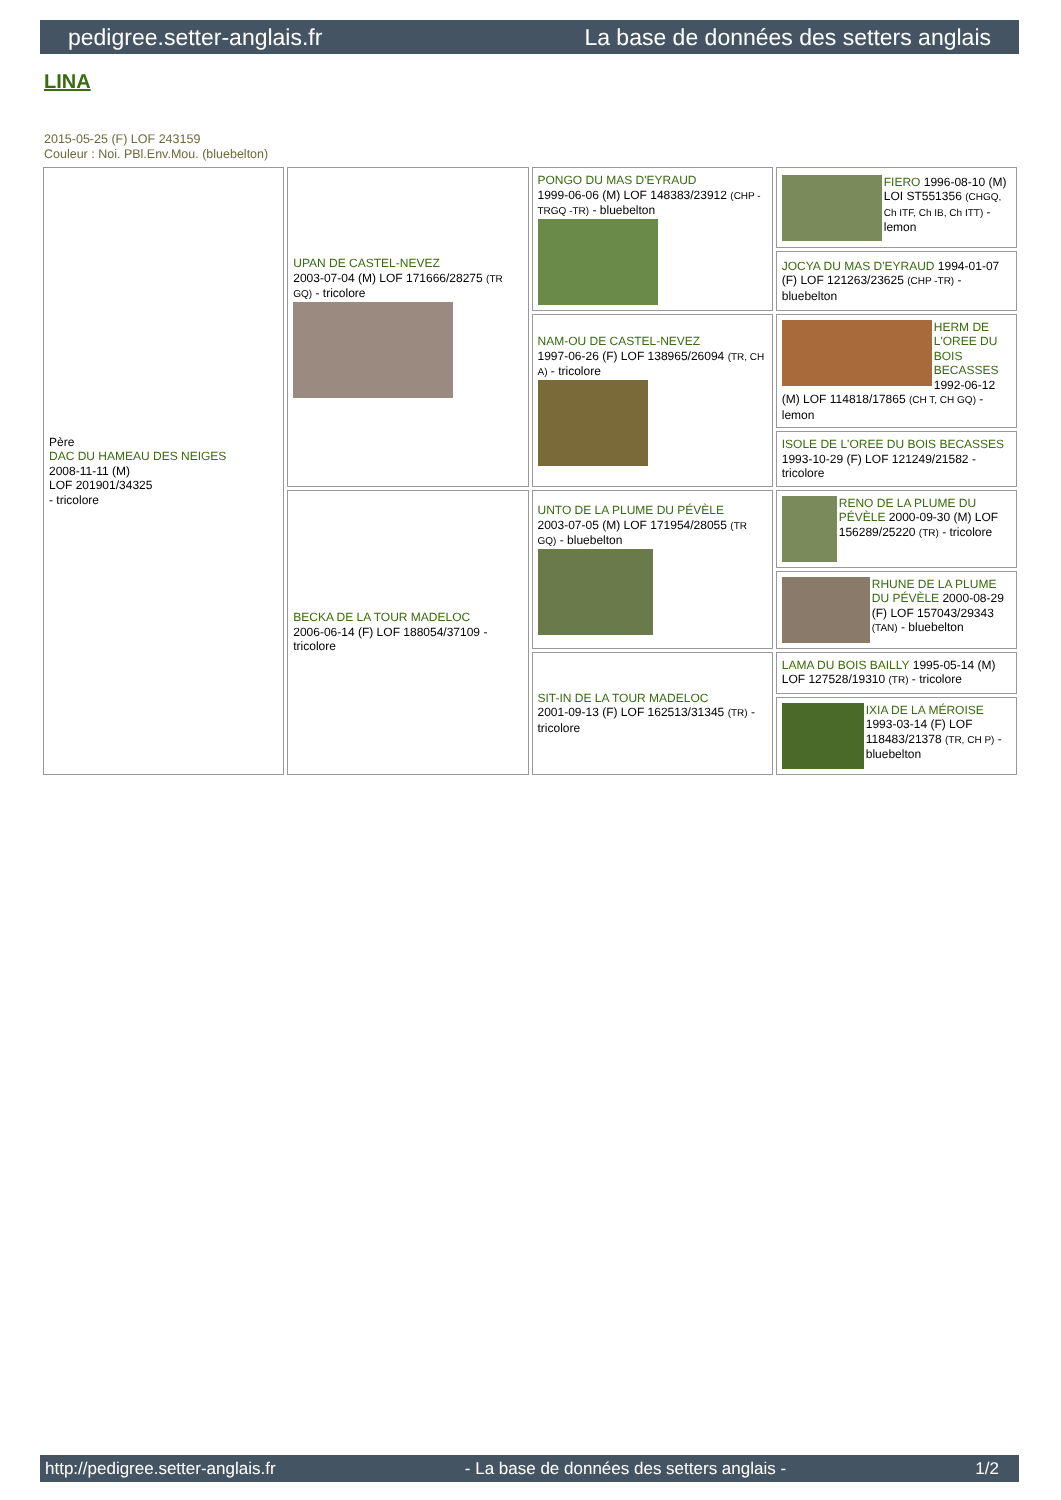pedigree.setter-anglais.fr La base de données des setters anglais
LINA
2015-05-25 (F) LOF 243159
Couleur : Noi. PBl.Env.Mou. (bluebelton)
| Père DAC DU HAMEAU DES NEIGES 2008-11-11 (M) LOF 201901/34325 - tricolore | UPAN DE CASTEL-NEVEZ 2003-07-04 (M) LOF 171666/28275 (TR GQ) - tricolore | PONGO DU MAS D'EYRAUD 1999-06-06 (M) LOF 148383/23912 (CHP -TRGQ -TR) - bluebelton | FIERO 1996-08-10 (M) LOI ST551356 (CHGQ, Ch ITF, Ch IB, Ch ITT) - lemon |
| | | | JOCYA DU MAS D'EYRAUD 1994-01-07 (F) LOF 121263/23625 (CHP -TR) - bluebelton |
| | | NAM-OU DE CASTEL-NEVEZ 1997-06-26 (F) LOF 138965/26094 (TR, CH A) - tricolore | HERM DE L'OREE DU BOIS BECASSES 1992-06-12 (M) LOF 114818/17865 (CH T, CH GQ) - lemon |
| | | | ISOLE DE L'OREE DU BOIS BECASSES 1993-10-29 (F) LOF 121249/21582 - tricolore |
| | BECKA DE LA TOUR MADELOC 2006-06-14 (F) LOF 188054/37109 - tricolore | UNTO DE LA PLUME DU PÉVÈLE 2003-07-05 (M) LOF 171954/28055 (TR GQ) - bluebelton | RENO DE LA PLUME DU PÉVÈLE 2000-09-30 (M) LOF 156289/25220 (TR) - tricolore |
| | | | RHUNE DE LA PLUME DU PÉVÈLE 2000-08-29 (F) LOF 157043/29343 (TAN) - bluebelton |
| | | SIT-IN DE LA TOUR MADELOC 2001-09-13 (F) LOF 162513/31345 (TR) - tricolore | LAMA DU BOIS BAILLY 1995-05-14 (M) LOF 127528/19310 (TR) - tricolore |
| | | | IXIA DE LA MÉROISE 1993-03-14 (F) LOF 118483/21378 (TR, CH P) - bluebelton |
http://pedigree.setter-anglais.fr - La base de données des setters anglais - 1/2